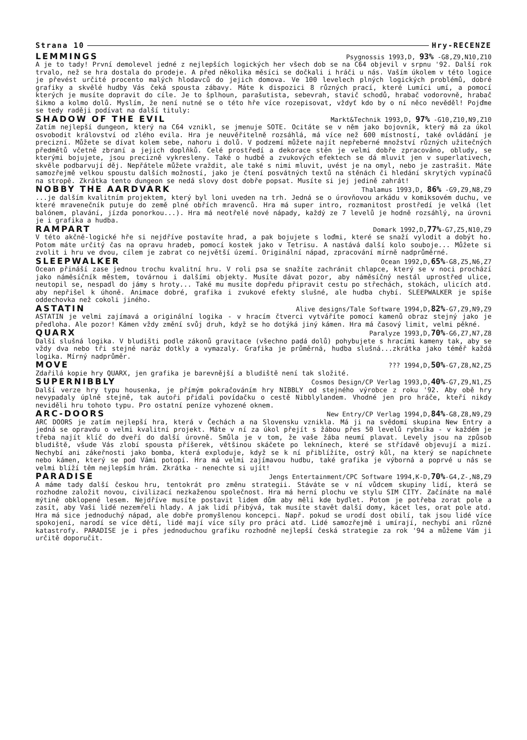Strana 10 Hry-RECENZE
LEMMINGS Psygnossis 1993,D, 93% -G8,Z9,N10,Z10
A je to tady! První demolevel jedné z nejlepších logických her všech dob se na C64 objevil v srpnu '92. Další rok trvalo, než se hra dostala do prodeje. A před několika měsíci se dočkali i hráči u nás. Vaším úkolem v této logice je převést určité procento malých hlodavců do jejich domova. Ve 100 levelech plných logických problémů, dobré grafiky a skvělé hudby Vás čeká spousta zábavy. Máte k dispozici 8 různých prací, které Lumíci umí, a pomocí kterých je musíte dopravit do cíle. Je to šplhoun, parašutista, sebevrah, stavič schodů, hrabač vodorovně, hrabač šikmo a kolmo dolů. Myslím, že není nutné se o této hře více rozepisovat, vždyť kdo by o ní něco nevěděl! Pojďme se tedy raději podívat na další tituly:
SHADOW OF THE EVIL Markt&Technik 1993,D, 97% -G10,Z10,N9,Z10
Zatím nejlepší dungeon, který na C64 vznikl, se jmenuje SOTE. Ocitáte se v něm jako bojovník, který má za úkol osvobodit království od zlého evila. Hra je neuvěřitelně rozsáhlá, má více než 600 místností, také ovládání je precizní. Můžete se dívat kolem sebe, nahoru i dolů. V podzemí můžete najít nepřeberné množství různých užitečných předmětů včetně zbraní a jejich doplňků. Celé prostředí a dekorace stěn je velmi dobře zpracováno, obludy, se kterými bojujete, jsou precizně vykresleny. Také o hudbě a zvukových efektech se dá mluvit jen v superlativech, skvěle podbarvují děj. Nepřátele můžete vraždit, ale také s nimi mluvit, uvést je na omyl, nebo je zastrašit. Máte samozřejmě velkou spoustu dalších možností, jako je čtení posvátných textů na stěnách či hledání skrytých vypínačů na stropě. Zkrátka tento dungeon se nedá slovy dost dobře popsat. Musíte si jej jedině zahrát!
NOBBY THE AARDVARK Thalamus 1993,D, 86% -G9,Z9,N8,Z9
...je dalším kvalitním projektem, který byl loni uveden na trh. Jedná se o úrovňovou arkádu v komiksovém duchu, ve které mravenečník putuje do země plné obřích mravenců. Hra má super intro, rozmanitost prostředí je velká (let balónem, plavání, jízda ponorkou...). Hra má neotřelé nové nápady, každý ze 7 levelů je hodně rozsáhlý, na úrovni je i grafika a hudba.
RAMPART Domark 1992,D,77%-G7,Z5,N10,Z9
V této akčně-logické hře si nejdříve postavíte hrad, a pak bojujete s loďmi, které se snaží vylodit a dobýt ho. Potom máte určitý čas na opravu hradeb, pomocí kostek jako v Tetrisu. A nastává další kolo souboje... Můžete si zvolit i hru ve dvou, cílem je zabrat co největší území. Originální nápad, zpracování mírně nadprůměrné.
SLEEPWALKER Ocean 1992,D,65%-G8,Z5,N6,Z7
Ocean přináší zase jednou trochu kvalitní hru. V roli psa se snažíte zachránit chlapce, který se v noci prochází jako náměsíčník městem, továrnou i dalšími objekty. Musíte dávat pozor, aby náměsíčný nestál uprostřed ulice, neutopil se, nespadl do jámy s hroty... Také mu musíte dopředu připravit cestu po střechách, stokách, ulicích atd. aby nepřišel k úhoně. Animace dobré, grafika i zvukové efekty slušné, ale hudba chybí. SLEEPWALKER je spíše oddechovka než cokoli jiného.
ASTATIN Alive designs/Tale Software 1994,D,82%-G7,Z9,N9,Z9
ASTATIN je velmi zajímavá a originální logika - v hracím čtverci vytváříte pomocí kamenů obraz stejný jako je předloha. Ale pozor! Kámen vždy změní svůj druh, když se ho dotýká jiný kámen. Hra má časový limit, velmi pěkné.
QUARX Paralyze 1993,D,70%-G6,Z7,N7,Z8
Další slušná logika. V bludišti podle zákonů gravitace (všechno padá dolů) pohybujete s hracími kameny tak, aby se vždy dva nebo tři stejné naráz dotkly a vymazaly. Grafika je průměrná, hudba slušná...zkrátka jako téměř každá logika. Mírný nadprůměr.
MOVE??? 1994,D,50%-G7,Z8,N2,Z5
Zdařilá kopie hry QUARX, jen grafika je barevnější a bludiště není tak složité.
SUPERNIBBLY Cosmos Design/CP Verlag 1993,D,40%-G7,Z9,N1,Z5
Další verze hry typu housenka, je přímým pokračováním hry NIBBLY od stejného výrobce z roku '92. Aby obě hry nevypadaly úplně stejně, tak autoři přidali povídačku o cestě Nibblylandem. Vhodné jen pro hráče, kteří nikdy neviděli hru tohoto typu. Pro ostatní peníze vyhozené oknem.
ARC-DOORS New Entry/CP Verlag 1994,D,84%-G8,Z8,N9,Z9
ARC DOORS je zatím nejlepší hra, která v Čechách a na Slovensku vznikla. Má ji na svědomí skupina New Entry a jedná se opravdu o velmi kvalitní projekt. Máte v ní za úkol přejít s žábou přes 50 levelů rybníka - v každém je třeba najít klíč do dveří do další úrovně. Smůla je v tom, že vaše žába neumí plavat. Levely jsou na způsob bludiště, všude Vás zlobí spousta příšerek, většinou skáčete po leknínech, které se střídavě objevují a mizí. Nechybí ani zákeřnosti jako bomba, která exploduje, když se k ní přiblížíte, ostrý kůl, na který se napíchnete nebo kámen, který se pod Vámi potopí. Hra má velmi zajímavou hudbu, také grafika je výborná a poprvé u nás se velmi blíží těm nejlepším hrám. Zkrátka - nenechte si ujít!
PARADISE Jengs Entertainment/CPC Software 1994,K-D,70%-G4,Z-,N8,Z9
A máme tady další českou hru, tentokrát pro změnu strategii. Stáváte se v ní vůdcem skupiny lidí, která se rozhodne založit novou, civilizací nezkaženou společnost. Hra má herní plochu ve stylu SIM CITY. Začínáte na malé mýtině obklopené lesem. Nejdříve musíte postavit lidem dům aby měli kde bydlet. Potom je potřeba zorat pole a zasít, aby Vaši lidé nezemřeli hlady. A jak lidí přibývá, tak musíte stavět další domy, kácet les, orat pole atd. Hra má sice jednoduchý nápad, ale dobře promyšlenou koncepci. Např. pokud se urodí dost obilí, tak jsou lidé více spokojení, narodí se více dětí, lidé mají více síly pro práci atd. Lidé samozřejmě i umírají, nechybí ani různé katastrofy. PARADISE je i přes jednoduchou grafiku rozhodně nejlepší česká strategie za rok '94 a můžeme Vám ji určitě doporučit.